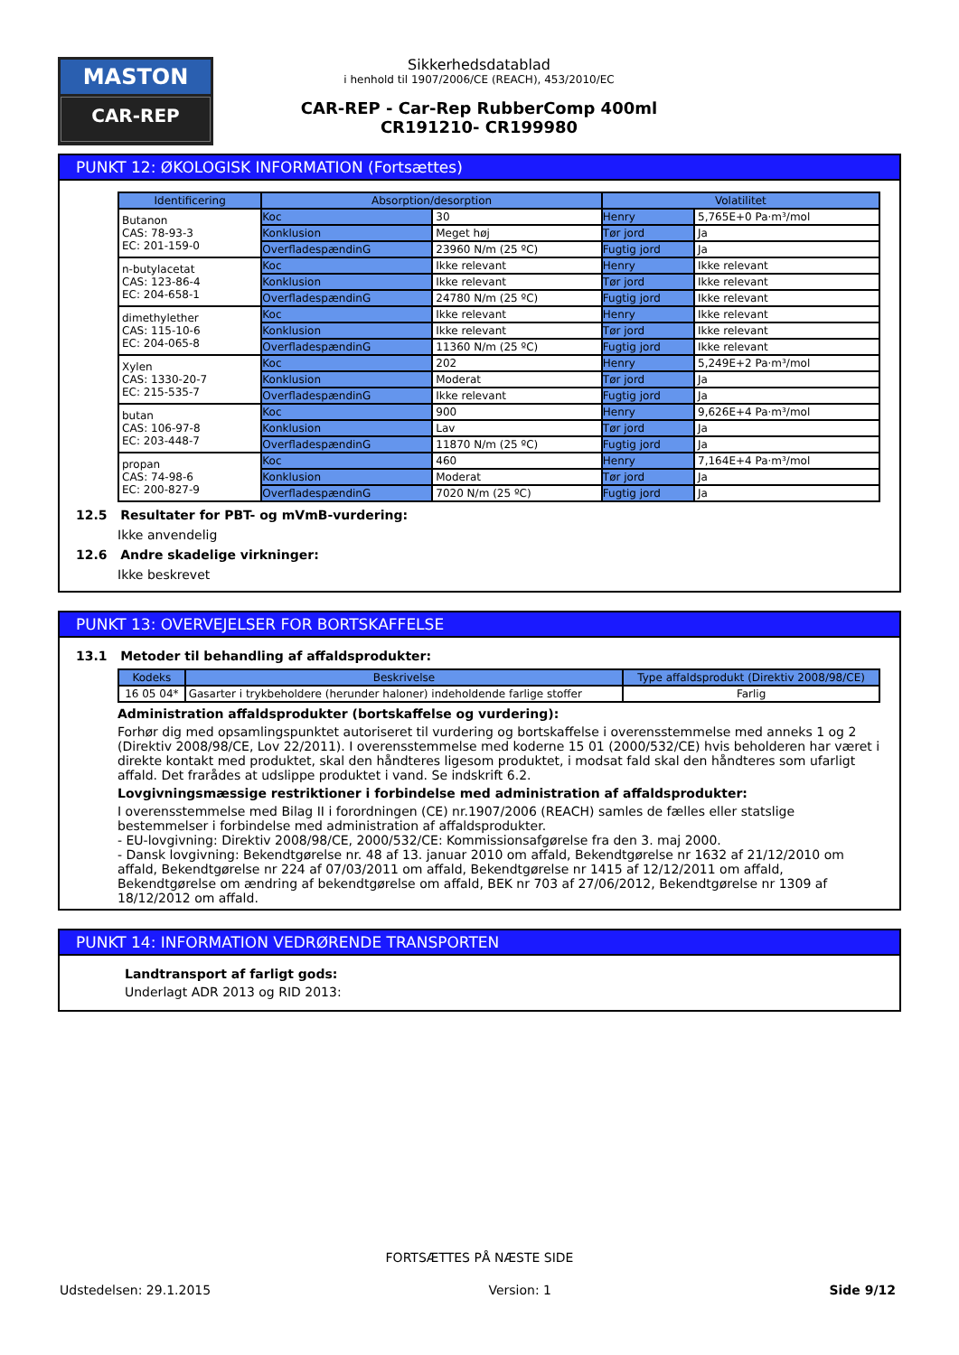MASTON
CAR-REP
Sikkerhedsdatablad
i henhold til 1907/2006/CE (REACH), 453/2010/EC
CAR-REP - Car-Rep RubberComp 400ml
CR191210- CR199980
PUNKT 12: ØKOLOGISK INFORMATION (Fortsættes)
| Identificering | Absorption/desorption | | Volatilitet | |
| --- | --- | --- | --- | --- |
| Butanon CAS: 78-93-3 EC: 201-159-0 | Koc | 30 | Henry | 5,765E+0 Pa·m³/mol |
| | Konklusion | Meget høj | Tør jord | Ja |
| | OverfladespændinG | 23960 N/m (25 ºC) | Fugtig jord | Ja |
| n-butylacetat CAS: 123-86-4 EC: 204-658-1 | Koc | Ikke relevant | Henry | Ikke relevant |
| | Konklusion | Ikke relevant | Tør jord | Ikke relevant |
| | OverfladespændinG | 24780 N/m (25 ºC) | Fugtig jord | Ikke relevant |
| dimethylether CAS: 115-10-6 EC: 204-065-8 | Koc | Ikke relevant | Henry | Ikke relevant |
| | Konklusion | Ikke relevant | Tør jord | Ikke relevant |
| | OverfladespændinG | 11360 N/m (25 ºC) | Fugtig jord | Ikke relevant |
| Xylen CAS: 1330-20-7 EC: 215-535-7 | Koc | 202 | Henry | 5,249E+2 Pa·m³/mol |
| | Konklusion | Moderat | Tør jord | Ja |
| | OverfladespændinG | Ikke relevant | Fugtig jord | Ja |
| butan CAS: 106-97-8 EC: 203-448-7 | Koc | 900 | Henry | 9,626E+4 Pa·m³/mol |
| | Konklusion | Lav | Tør jord | Ja |
| | OverfladespændinG | 11870 N/m (25 ºC) | Fugtig jord | Ja |
| propan CAS: 74-98-6 EC: 200-827-9 | Koc | 460 | Henry | 7,164E+4 Pa·m³/mol |
| | Konklusion | Moderat | Tør jord | Ja |
| | OverfladespændinG | 7020 N/m (25 ºC) | Fugtig jord | Ja |
12.5 Resultater for PBT- og mVmB-vurdering:
Ikke anvendelig
12.6 Andre skadelige virkninger:
Ikke beskrevet
PUNKT 13: OVERVEJELSER FOR BORTSKAFFELSE
13.1 Metoder til behandling af affaldsprodukter:
| Kodeks | Beskrivelse | Type affaldsprodukt (Direktiv 2008/98/CE) |
| --- | --- | --- |
| 16 05 04* | Gasarter i trykbeholdere (herunder haloner) indeholdende farlige stoffer | Farlig |
Administration affaldsprodukter (bortskaffelse og vurdering):
Forhør dig med opsamlingspunktet autoriseret til vurdering og bortskaffelse i overensstemmelse med anneks 1 og 2 (Direktiv 2008/98/CE, Lov 22/2011). I overensstemmelse med koderne 15 01 (2000/532/CE) hvis beholderen har været i direkte kontakt med produktet, skal den håndteres ligesom produktet, i modsat fald skal den håndteres som ufarligt affald. Det frarådes at udslippe produktet i vand. Se indskrift 6.2.
Lovgivningsmæssige restriktioner i forbindelse med administration af affaldsprodukter:
I overensstemmelse med Bilag II i forordningen (CE) nr.1907/2006 (REACH) samles de fælles eller statslige bestemmelser i forbindelse med administration af affaldsprodukter.
- EU-lovgivning: Direktiv 2008/98/CE, 2000/532/CE: Kommissionsafgørelse fra den 3. maj 2000.
- Dansk lovgivning: Bekendtgørelse nr. 48 af 13. januar 2010 om affald, Bekendtgørelse nr 1632 af 21/12/2010 om affald, Bekendtgørelse nr 224 af 07/03/2011 om affald, Bekendtgørelse nr 1415 af 12/12/2011 om affald, Bekendtgørelse om ændring af bekendtgørelse om affald, BEK nr 703 af 27/06/2012, Bekendtgørelse nr 1309 af 18/12/2012 om affald.
PUNKT 14: INFORMATION VEDRØRENDE TRANSPORTEN
Landtransport af farligt gods:
Underlagt ADR 2013 og RID 2013:
FORTSÆTTES PÅ NÆSTE SIDE
Udstedelsen: 29.1.2015 Version: 1 Side 9/12